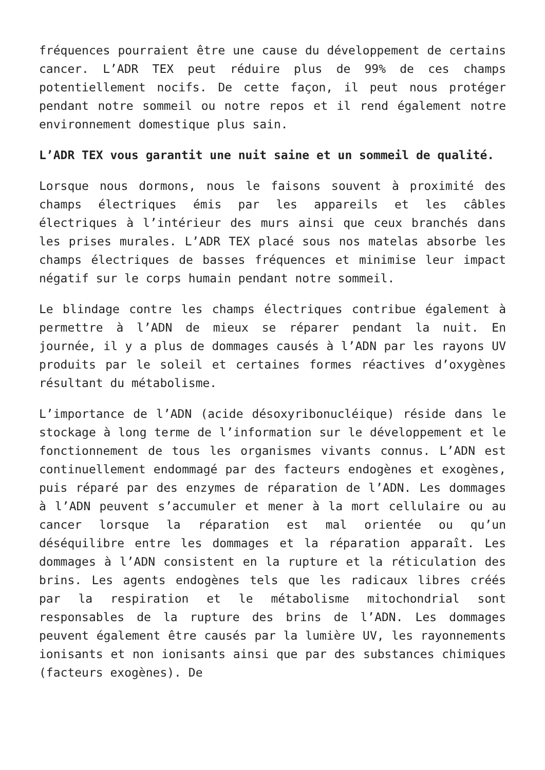fréquences pourraient être une cause du développement de certains cancer. L’ADR TEX peut réduire plus de 99% de ces champs potentiellement nocifs. De cette façon, il peut nous protéger pendant notre sommeil ou notre repos et il rend également notre environnement domestique plus sain.
L’ADR TEX vous garantit une nuit saine et un sommeil de qualité.
Lorsque nous dormons, nous le faisons souvent à proximité des champs électriques émis par les appareils et les câbles électriques à l’intérieur des murs ainsi que ceux branchés dans les prises murales. L’ADR TEX placé sous nos matelas absorbe les champs électriques de basses fréquences et minimise leur impact négatif sur le corps humain pendant notre sommeil.
Le blindage contre les champs électriques contribue également à permettre à l’ADN de mieux se réparer pendant la nuit. En journée, il y a plus de dommages causés à l’ADN par les rayons UV produits par le soleil et certaines formes réactives d’oxygènes résultant du métabolisme.
L’importance de l’ADN (acide désoxyribonucléique) réside dans le stockage à long terme de l’information sur le développement et le fonctionnement de tous les organismes vivants connus. L’ADN est continuellement endommagé par des facteurs endogènes et exogènes, puis réparé par des enzymes de réparation de l’ADN. Les dommages à l’ADN peuvent s’accumuler et mener à la mort cellulaire ou au cancer lorsque la réparation est mal orientée ou qu’un déséquilibre entre les dommages et la réparation apparaît. Les dommages à l’ADN consistent en la rupture et la réticulation des brins. Les agents endogènes tels que les radicaux libres créés par la respiration et le métabolisme mitochondrial sont responsables de la rupture des brins de l’ADN. Les dommages peuvent également être causés par la lumière UV, les rayonnements ionisants et non ionisants ainsi que par des substances chimiques (facteurs exogènes). De